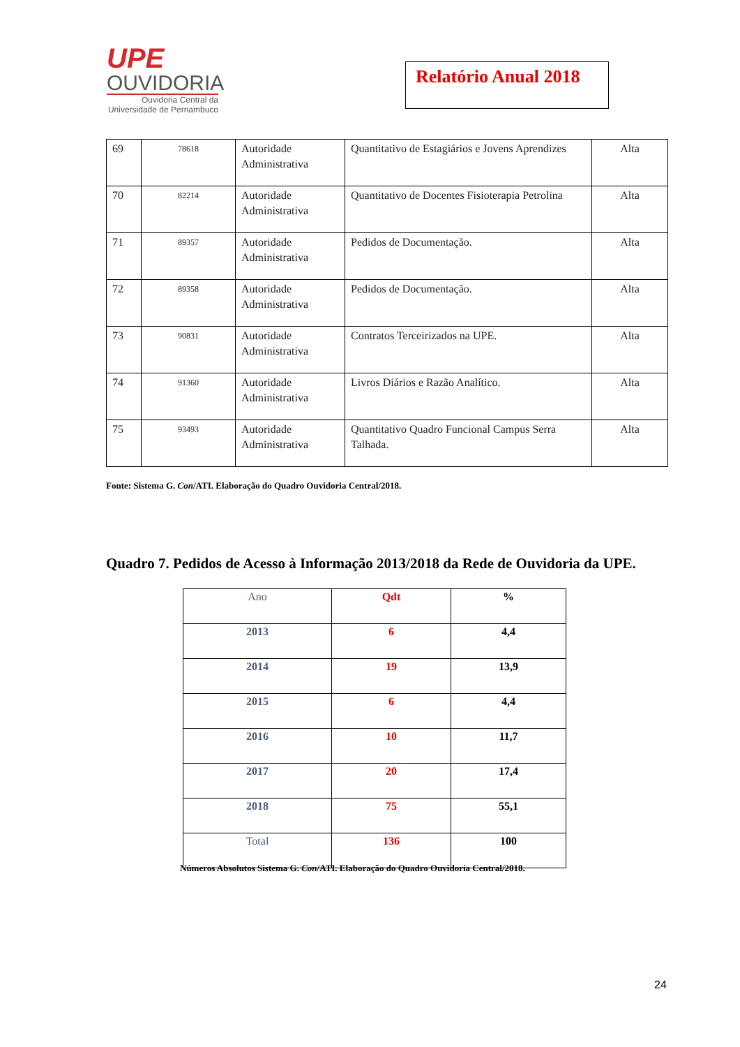UPE
OUVIDORIA
Ouvidoria Central da
Universidade de Pernambuco
Relatório Anual 2018
| 69 | 78618 | Autoridade Administrativa | Quantitativo de Estagiários e Jovens Aprendizes | Alta |
| 70 | 82214 | Autoridade Administrativa | Quantitativo de Docentes Fisioterapia Petrolina | Alta |
| 71 | 89357 | Autoridade Administrativa | Pedidos de Documentação. | Alta |
| 72 | 89358 | Autoridade Administrativa | Pedidos de Documentação. | Alta |
| 73 | 90831 | Autoridade Administrativa | Contratos Terceirizados na UPE. | Alta |
| 74 | 91360 | Autoridade Administrativa | Livros Diários e Razão Analítico. | Alta |
| 75 | 93493 | Autoridade Administrativa | Quantitativo Quadro Funcional Campus Serra Talhada. | Alta |
Fonte: Sistema G. Con/ATI. Elaboração do Quadro Ouvidoria Central/2018.
Quadro 7. Pedidos de Acesso à Informação 2013/2018 da Rede de Ouvidoria da UPE.
| Ano | Qdt | % |
| --- | --- | --- |
| 2013 | 6 | 4,4 |
| 2014 | 19 | 13,9 |
| 2015 | 6 | 4,4 |
| 2016 | 10 | 11,7 |
| 2017 | 20 | 17,4 |
| 2018 | 75 | 55,1 |
| Total | 136 | 100 |
Números Absolutos Sistema G. Con/ATI. Elaboração do Quadro Ouvidoria Central/2018.
24